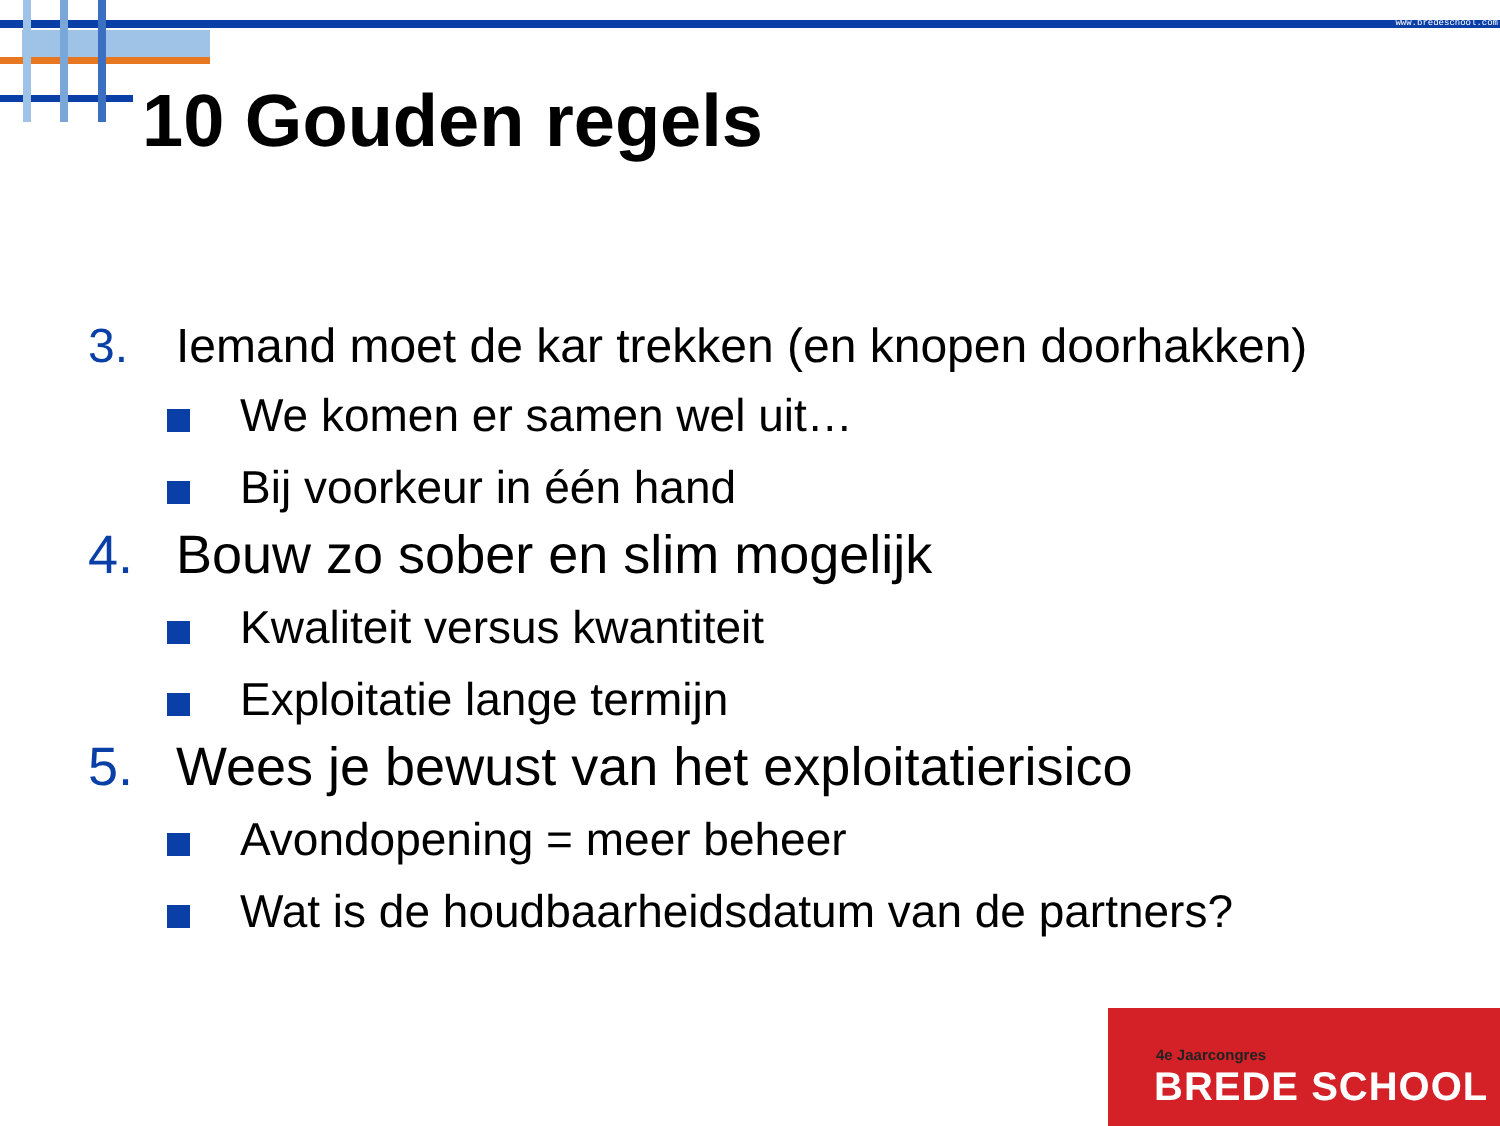www.bredeschool.com
10 Gouden regels
3. Iemand moet de kar trekken (en knopen doorhakken)
We komen er samen wel uit…
Bij voorkeur in één hand
4. Bouw zo sober en slim mogelijk
Kwaliteit versus kwantiteit
Exploitatie lange termijn
5. Wees je bewust van het exploitatierisico
Avondopening = meer beheer
Wat is de houdbaarheidsdatum van de partners?
4e Jaarcongres
BREDE SCHOOL